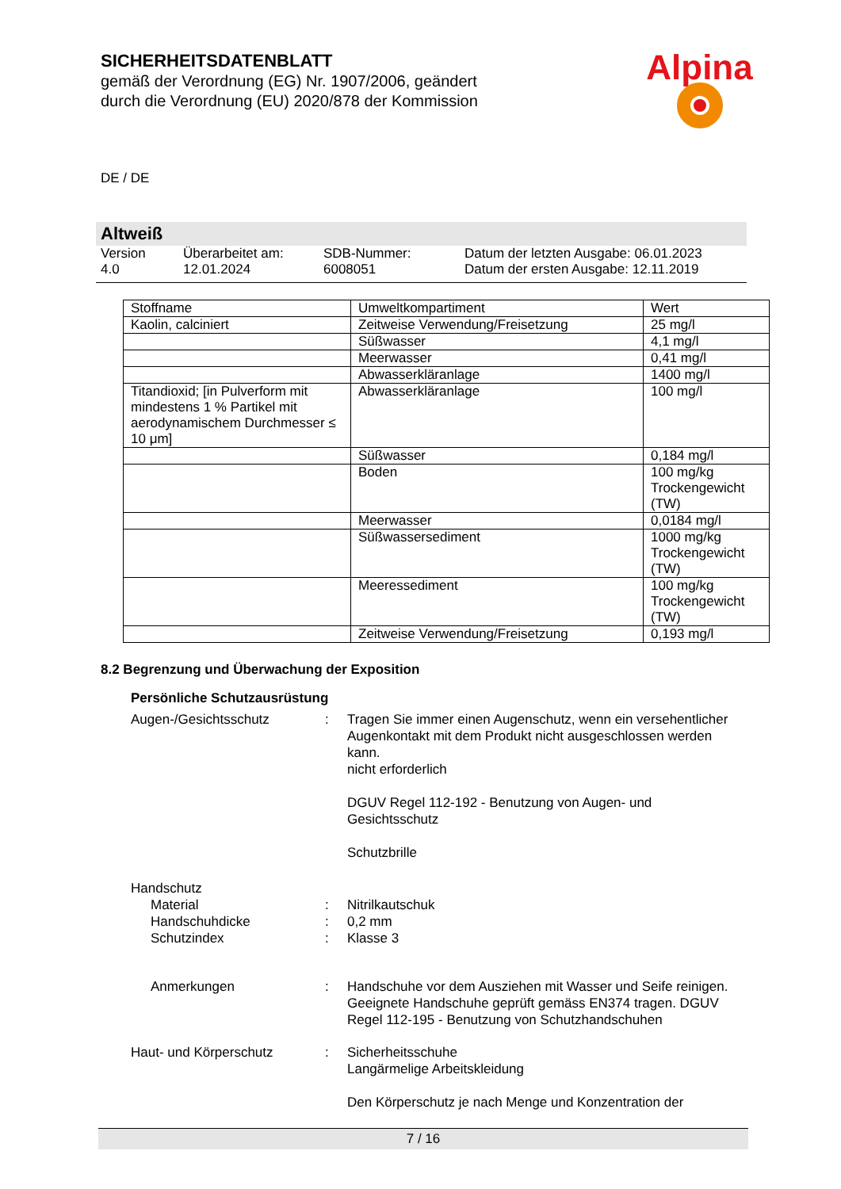SICHERHEITSDATENBLATT
gemäß der Verordnung (EG) Nr. 1907/2006, geändert
durch die Verordnung (EU) 2020/878 der Kommission
Alpina
DE / DE
Altweiß
Version
4.0
Überarbeitet am:
12.01.2024
SDB-Nummer:
6008051
Datum der letzten Ausgabe: 06.01.2023
Datum der ersten Ausgabe: 12.11.2019
| Stoffname | Umweltkompartiment | Wert |
| --- | --- | --- |
| Kaolin, calciniert | Zeitweise Verwendung/Freisetzung | 25 mg/l |
| | Süßwasser | 4,1 mg/l |
| | Meerwasser | 0,41 mg/l |
| | Abwasserkläranlage | 1400 mg/l |
| Titandioxid; [in Pulverform mit mindestens 1 % Partikel mit aerodynamischem Durchmesser ≤ 10 μm] | Abwasserkläranlage | 100 mg/l |
| | Süßwasser | 0,184 mg/l |
| | Boden | 100 mg/kg Trockengewicht (TW) |
| | Meerwasser | 0,0184 mg/l |
| | Süßwassersediment | 1000 mg/kg Trockengewicht (TW) |
| | Meeressediment | 100 mg/kg Trockengewicht (TW) |
| | Zeitweise Verwendung/Freisetzung | 0,193 mg/l |
8.2 Begrenzung und Überwachung der Exposition
Persönliche Schutzausrüstung
Augen-/Gesichtsschutz
:
Tragen Sie immer einen Augenschutz, wenn ein versehentlicher Augenkontakt mit dem Produkt nicht ausgeschlossen werden kann.
nicht erforderlich
DGUV Regel 112-192 - Benutzung von Augen- und Gesichtsschutz
Schutzbrille
Handschutz
Material
:
Nitrilkautschuk
Handschuhdicke
:
0,2 mm
Schutzindex
:
Klasse 3
Anmerkungen
:
Handschuhe vor dem Ausziehen mit Wasser und Seife reinigen. Geeignete Handschuhe geprüft gemäss EN374 tragen. DGUV Regel 112-195 - Benutzung von Schutzhandschuhen
Haut- und Körperschutz
:
Sicherheitsschuhe
Langärmelige Arbeitskleidung
Den Körperschutz je nach Menge und Konzentration der
7 / 16